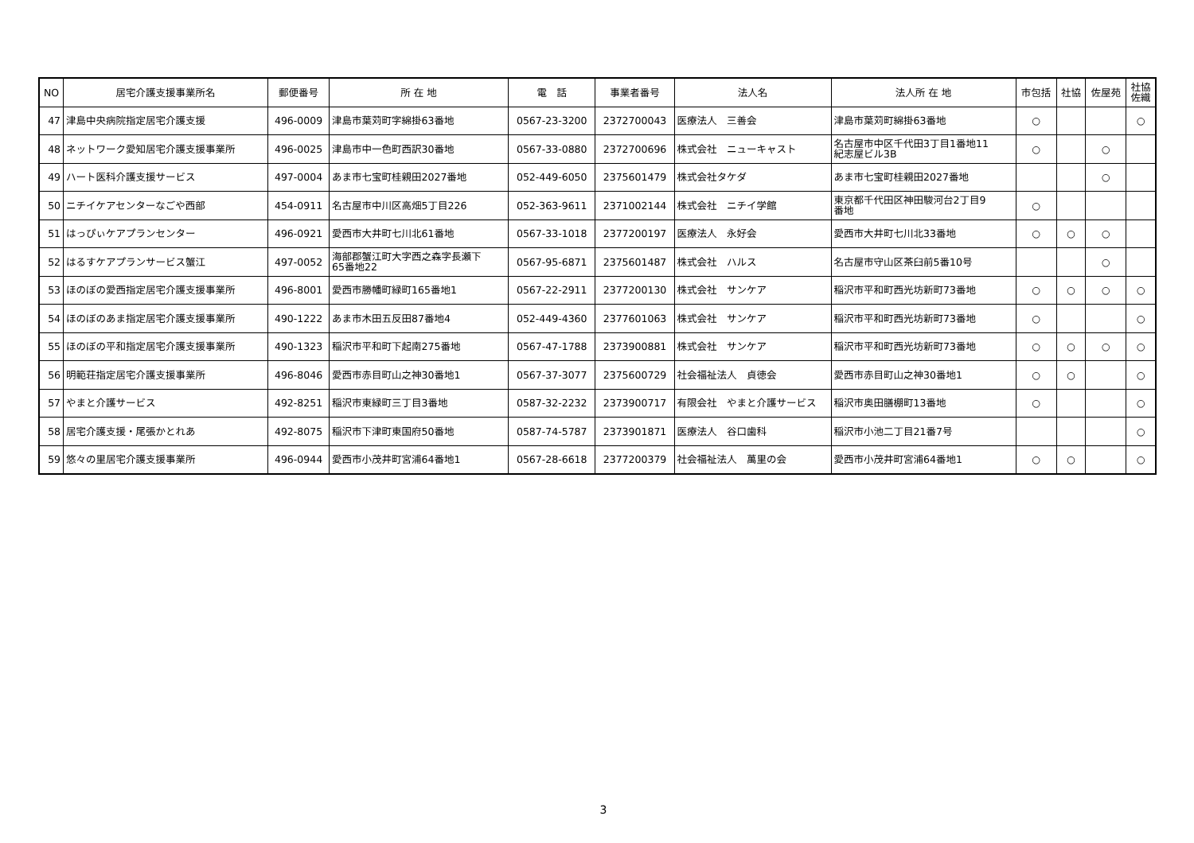| NO | 居宅介護支援事業所名 | 郵便番号 | 所 在 地 | 電 話 | 事業者番号 | 法人名 | 法人所 在 地 | 市包括 | 社協 | 佐屋苑 | 社協 佐織 |
| --- | --- | --- | --- | --- | --- | --- | --- | --- | --- | --- | --- |
| 47 | 津島中央病院指定居宅介護支援 | 496-0009 | 津島市葉苅町字綿掛63番地 | 0567-23-3200 | 2372700043 | 医療法人 三善会 | 津島市葉苅町綿掛63番地 | ○ | | | ○ |
| 48 | ネットワーク愛知居宅介護支援事業所 | 496-0025 | 津島市中一色町西訳30番地 | 0567-33-0880 | 2372700696 | 株式会社 ニューキャスト | 名古屋市中区千代田3丁目1番地11 紀志屋ビル3B | ○ | | ○ | |
| 49 | ハート医科介護支援サービス | 497-0004 | あま市七宝町桂親田2027番地 | 052-449-6050 | 2375601479 | 株式会社タケダ | あま市七宝町桂親田2027番地 | | | ○ | |
| 50 | ニチイケアセンターなごや西部 | 454-0911 | 名古屋市中川区高畑5丁目226 | 052-363-9611 | 2371002144 | 株式会社 ニチイ学館 | 東京都千代田区神田駿河台2丁目9 番地 | ○ | | | |
| 51 | はっぴぃケアプランセンター | 496-0921 | 愛西市大井町七川北61番地 | 0567-33-1018 | 2377200197 | 医療法人 永好会 | 愛西市大井町七川北33番地 | ○ | ○ | ○ | |
| 52 | はるすケアプランサービス蟹江 | 497-0052 | 海部郡蟹江町大字西之森字長瀬下 65番地22 | 0567-95-6871 | 2375601487 | 株式会社 ハルス | 名古屋市守山区茶臼前5番10号 | | | ○ | |
| 53 | ほのぼの愛西指定居宅介護支援事業所 | 496-8001 | 愛西市勝幡町緑町165番地1 | 0567-22-2911 | 2377200130 | 株式会社 サンケア | 稲沢市平和町西光坊新町73番地 | ○ | ○ | ○ | ○ |
| 54 | ほのぼのあま指定居宅介護支援事業所 | 490-1222 | あま市木田五反田87番地4 | 052-449-4360 | 2377601063 | 株式会社 サンケア | 稲沢市平和町西光坊新町73番地 | ○ | | | ○ |
| 55 | ほのぼの平和指定居宅介護支援事業所 | 490-1323 | 稲沢市平和町下起南275番地 | 0567-47-1788 | 2373900881 | 株式会社 サンケア | 稲沢市平和町西光坊新町73番地 | ○ | ○ | ○ | ○ |
| 56 | 明範荘指定居宅介護支援事業所 | 496-8046 | 愛西市赤目町山之神30番地1 | 0567-37-3077 | 2375600729 | 社会福祉法人 貞徳会 | 愛西市赤目町山之神30番地1 | ○ | ○ | | ○ |
| 57 | やまと介護サービス | 492-8251 | 稲沢市東緑町三丁目3番地 | 0587-32-2232 | 2373900717 | 有限会社 やまと介護サービス | 稲沢市奥田膳棚町13番地 | ○ | | | ○ |
| 58 | 居宅介護支援・尾張かとれあ | 492-8075 | 稲沢市下津町東国府50番地 | 0587-74-5787 | 2373901871 | 医療法人 谷口歯科 | 稲沢市小池二丁目21番7号 | | | | ○ |
| 59 | 悠々の里居宅介護支援事業所 | 496-0944 | 愛西市小茂井町宮浦64番地1 | 0567-28-6618 | 2377200379 | 社会福祉法人 萬里の会 | 愛西市小茂井町宮浦64番地1 | ○ | ○ | | ○ |
3